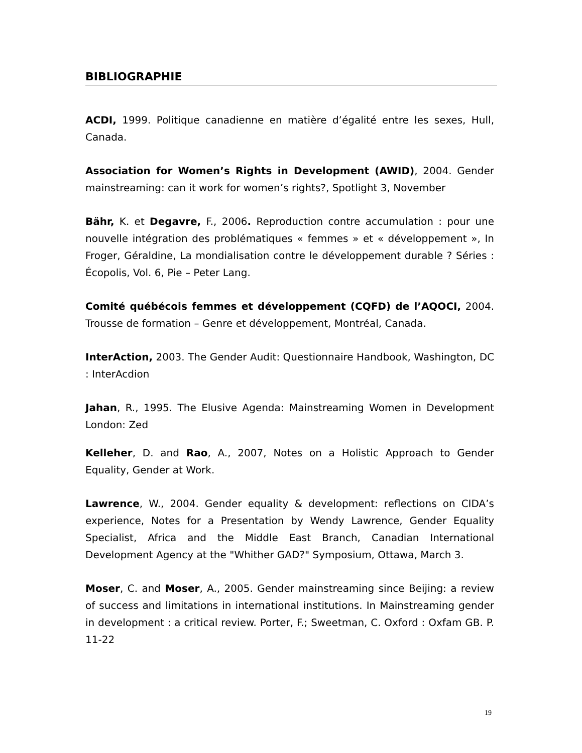BIBLIOGRAPHIE
ACDI, 1999. Politique canadienne en matière d’égalité entre les sexes, Hull, Canada.
Association for Women’s Rights in Development (AWID), 2004. Gender mainstreaming: can it work for women’s rights?, Spotlight 3, November
Bähr, K. et Degavre, F., 2006. Reproduction contre accumulation : pour une nouvelle intégration des problématiques « femmes » et « développement », In Froger, Géraldine, La mondialisation contre le développement durable ? Séries : Écopolis, Vol. 6, Pie – Peter Lang.
Comité québécois femmes et développement (CQFD) de l’AQOCI, 2004. Trousse de formation – Genre et développement, Montréal, Canada.
InterAction, 2003. The Gender Audit: Questionnaire Handbook, Washington, DC : InterAcdion
Jahan, R., 1995. The Elusive Agenda: Mainstreaming Women in Development London: Zed
Kelleher, D. and Rao, A., 2007, Notes on a Holistic Approach to Gender Equality, Gender at Work.
Lawrence, W., 2004. Gender equality & development: reflections on CIDA’s experience, Notes for a Presentation by Wendy Lawrence, Gender Equality Specialist, Africa and the Middle East Branch, Canadian International Development Agency at the "Whither GAD?" Symposium, Ottawa, March 3.
Moser, C. and Moser, A., 2005. Gender mainstreaming since Beijing: a review of success and limitations in international institutions. In Mainstreaming gender in development : a critical review. Porter, F.; Sweetman, C. Oxford : Oxfam GB. P. 11-22
19